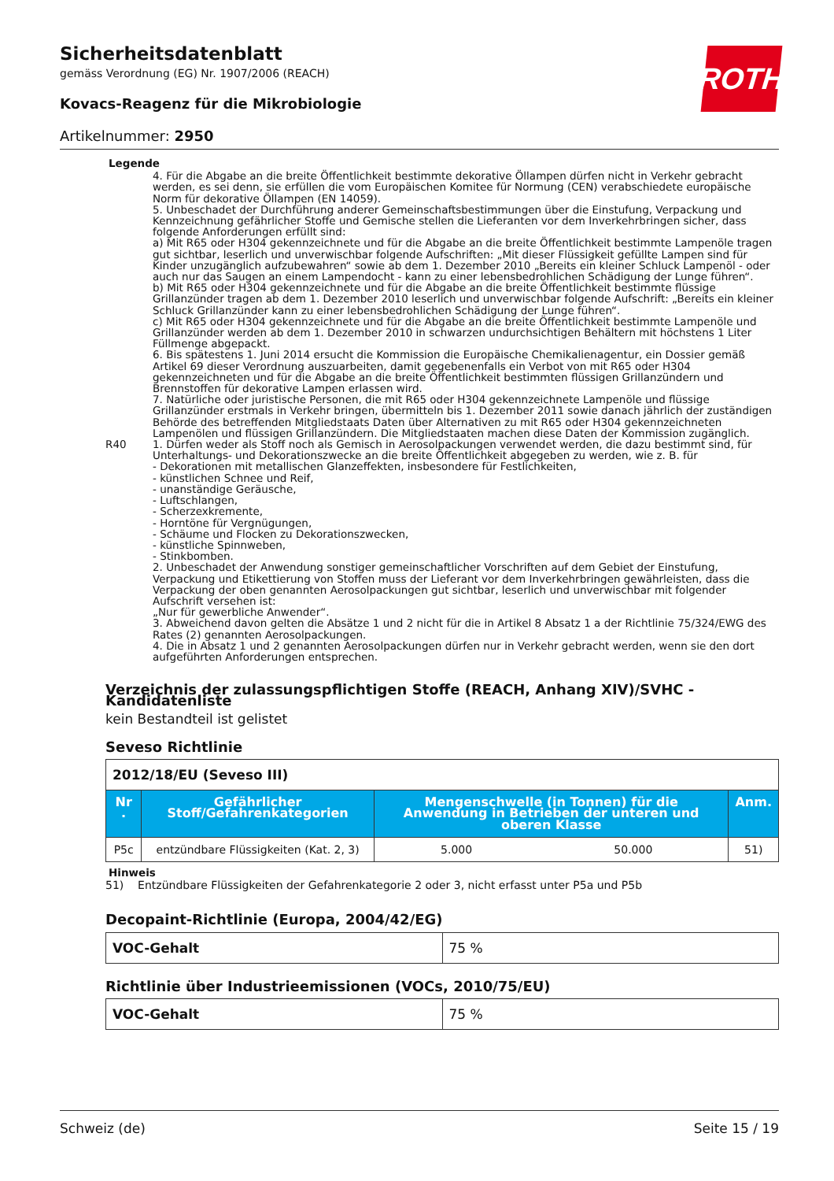ROTH
Sicherheitsdatenblatt
gemäss Verordnung (EG) Nr. 1907/2006 (REACH)
Kovacs-Reagenz für die Mikrobiologie
Artikelnummer: 2950
Legende
4. Für die Abgabe an die breite Öffentlichkeit bestimmte dekorative Öllampen dürfen nicht in Verkehr gebracht werden, es sei denn, sie erfüllen die vom Europäischen Komitee für Normung (CEN) verabschiedete europäische Norm für dekorative Öllampen (EN 14059).
5. Unbeschadet der Durchführung anderer Gemeinschaftsbestimmungen über die Einstufung, Verpackung und Kennzeichnung gefährlicher Stoffe und Gemische stellen die Lieferanten vor dem Inverkehrbringen sicher, dass folgende Anforderungen erfüllt sind:
a) Mit R65 oder H304 gekennzeichnete und für die Abgabe an die breite Öffentlichkeit bestimmte Lampenöle tragen gut sichtbar, leserlich und unverwischbar folgende Aufschriften: „Mit dieser Flüssigkeit gefüllte Lampen sind für Kinder unzugänglich aufzubewahren“ sowie ab dem 1. Dezember 2010 „Bereits ein kleiner Schluck Lampenöl - oder auch nur das Saugen an einem Lampendocht - kann zu einer lebensbedrohlichen Schädigung der Lunge führen“.
b) Mit R65 oder H304 gekennzeichnete und für die Abgabe an die breite Öffentlichkeit bestimmte flüssige Grillanzünder tragen ab dem 1. Dezember 2010 leserlich und unverwischbar folgende Aufschrift: „Bereits ein kleiner Schluck Grillanzünder kann zu einer lebensbedrohlichen Schädigung der Lunge führen“.
c) Mit R65 oder H304 gekennzeichnete und für die Abgabe an die breite Öffentlichkeit bestimmte Lampenöle und Grillanzünder werden ab dem 1. Dezember 2010 in schwarzen undurchsichtigen Behältern mit höchstens 1 Liter Füllmenge abgepackt.
6. Bis spätestens 1. Juni 2014 ersucht die Kommission die Europäische Chemikalienagentur, ein Dossier gemäß Artikel 69 dieser Verordnung auszuarbeiten, damit gegebenenfalls ein Verbot von mit R65 oder H304 gekennzeichneten und für die Abgabe an die breite Öffentlichkeit bestimmten flüssigen Grillanzündern und Brennstoffen für dekorative Lampen erlassen wird.
7. Natürliche oder juristische Personen, die mit R65 oder H304 gekennzeichnete Lampenöle und flüssige Grillanzünder erstmals in Verkehr bringen, übermitteln bis 1. Dezember 2011 sowie danach jährlich der zuständigen Behörde des betreffenden Mitgliedstaats Daten über Alternativen zu mit R65 oder H304 gekennzeichneten Lampenölen und flüssigen Grillanzündern. Die Mitgliedstaaten machen diese Daten der Kommission zugänglich.
R40 1. Dürfen weder als Stoff noch als Gemisch in Aerosolpackungen verwendet werden, die dazu bestimmt sind, für Unterhaltungs- und Dekorationszwecke an die breite Öffentlichkeit abgegeben zu werden, wie z. B. für
- Dekorationen mit metallischen Glanzeffekten, insbesondere für Festlichkeiten,
- künstlichen Schnee und Reif,
- unanständige Geräusche,
- Luftschlangen,
- Scherzexkremente,
- Horntöne für Vergnügungen,
- Schäume und Flocken zu Dekorationszwecken,
- künstliche Spinnweben,
- Stinkbomben.
2. Unbeschadet der Anwendung sonstiger gemeinschaftlicher Vorschriften auf dem Gebiet der Einstufung, Verpackung und Etikettierung von Stoffen muss der Lieferant vor dem Inverkehrbringen gewährleisten, dass die Verpackung der oben genannten Aerosolpackungen gut sichtbar, leserlich und unverwischbar mit folgender Aufschrift versehen ist:
„Nur für gewerbliche Anwender“.
3. Abweichend davon gelten die Absätze 1 und 2 nicht für die in Artikel 8 Absatz 1 a der Richtlinie 75/324/EWG des Rates (2) genannten Aerosolpackungen.
4. Die in Absatz 1 und 2 genannten Aerosolpackungen dürfen nur in Verkehr gebracht werden, wenn sie den dort aufgeführten Anforderungen entsprechen.
Verzeichnis der zulassungspflichtigen Stoffe (REACH, Anhang XIV)/SVHC - Kandidatenliste
kein Bestandteil ist gelistet
Seveso Richtlinie
| 2012/18/EU (Seveso III) | | | | |
| Nr . | Gefährlicher Stoff/Gefahrenkategorien | Mengenschwelle (in Tonnen) für die Anwendung in Betrieben der unteren und oberen Klasse | | Anm. |
| P5c | entzündbare Flüssigkeiten (Kat. 2, 3) | 5.000 | 50.000 | 51) |
Hinweis
51) Entzündbare Flüssigkeiten der Gefahrenkategorie 2 oder 3, nicht erfasst unter P5a und P5b
Decopaint-Richtlinie (Europa, 2004/42/EG)
| VOC-Gehalt | 75 % |
Richtlinie über Industrieemissionen (VOCs, 2010/75/EU)
| VOC-Gehalt | 75 % |
Schweiz (de) Seite 15 / 19